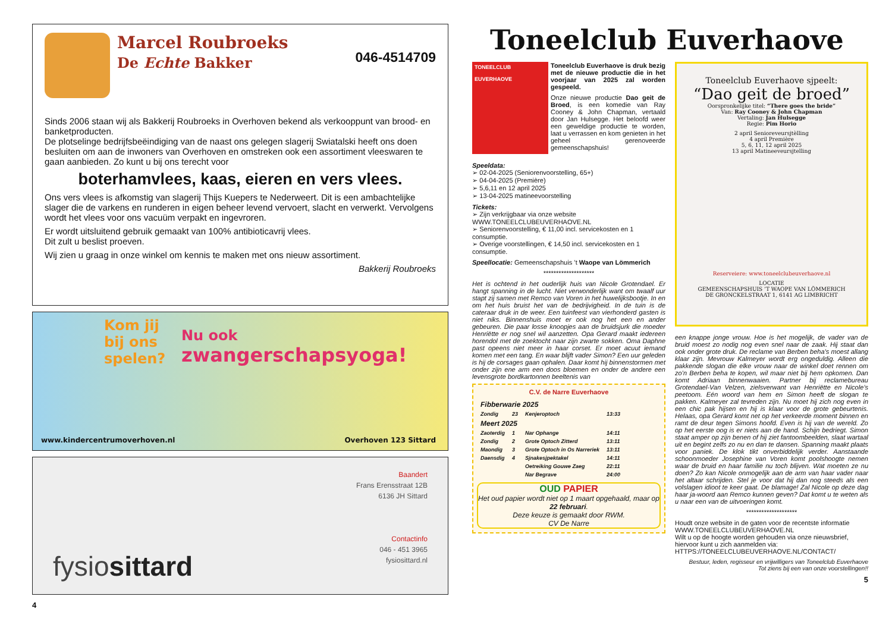Marcel Roubroeks
De Echte Bakker
046-4514709
Sinds 2006 staan wij als Bakkerij Roubroeks in Overhoven bekend als verkooppunt van brood- en banketproducten.
De plotselinge bedrijfsbeëindiging van de naast ons gelegen slagerij Swiatalski heeft ons doen besluiten om aan de inwoners van Overhoven en omstreken ook een assortiment vleeswaren te gaan aanbieden. Zo kunt u bij ons terecht voor
boterhamvlees, kaas, eieren en vers vlees.
Ons vers vlees is afkomstig van slagerij Thijs Kuepers te Nederweert. Dit is een ambachtelijke slager die de varkens en runderen in eigen beheer levend vervoert, slacht en verwerkt. Vervolgens wordt het vlees voor ons vacuüm verpakt en ingevroren.
Er wordt uitsluitend gebruik gemaakt van 100% antibioticavrij vlees.
Dit zult u beslist proeven.
Wij zien u graag in onze winkel om kennis te maken met ons nieuw assortiment.
Bakkerij Roubroeks
Kom jij
bij ons
spelen?
Nu ook
zwangerschapsyoga!
www.kindercentrumoverhoven.nl Overhoven 123 Sittard
fysiosittard
Baandert
Frans Erensstraat 12B
6136 JH Sittard
Contactinfo
046 - 451 3965
fysiosittard.nl
4
Toneelclub Euverhaove
TONEELCLUB
EUVERHAOVE
Toneelclub Euverhaove is druk bezig met de nieuwe productie die in het voorjaar van 2025 zal worden gespeeld.
Onze nieuwe productie Dao geit de Broed, is een komedie van Ray Cooney & John Chapman, vertaald door Jan Hulsegge. Het beloofd weer een geweldige productie te worden, laat u verrassen en kom genieten in het geheel gerenoveerde gemeenschapshuis!
Speeldata:
➢ 02-04-2025 (Seniorenvoorstelling, 65+)
➢ 04-04-2025 (Première)
➢ 5,6,11 en 12 april 2025
➢ 13-04-2025 matineevoorstelling
Tickets:
➢ Zijn verkrijgbaar via onze website
WWW.TONEELCLUBEUVERHAOVE.NL
➢ Seniorenvoorstelling, € 11,00 incl. servicekosten en 1 consumptie.
➢ Overige voorstellingen, € 14,50 incl. servicekosten en 1 consumptie.
Speellocatie: Gemeenschapshuis ’t Waope van Lömmerich
********************
Het is ochtend in het ouderlijk huis van Nicole Grotendael. Er hangt spanning in de lucht. Niet verwonderlijk want om twaalf uur stapt zij samen met Remco van Voren in het huwelijksbootje. In en om het huis bruist het van de bedrijvigheid. In de tuin is de cateraar druk in de weer. Een tuinfeest van vierhonderd gasten is niet niks. Binnenshuis moet er ook nog het een en ander gebeuren. Die paar losse knoopjes aan de bruidsjurk die moeder Henriëtte er nog snel wil aanzetten. Opa Gerard maakt iedereen horendol met de zoektocht naar zijn zwarte sokken. Oma Daphne past opeens niet meer in haar corset. Er moet acuut iemand komen met een tang. En waar blijft vader Simon? Een uur geleden is hij de corsages gaan ophalen. Daar komt hij binnenstormen met onder zijn ene arm een doos bloemen en onder de andere een levensgrote bordkartonnen beeltenis van
C.V. de Narre Euverhaove
| Fibberwarie 2025 | | | |
| Zondig | 23 | Kenjeroptoch | 13:33 |
| Meert 2025 | | | |
| Zaoterdig | 1 | Nar Ophange | 14:11 |
| Zondig | 2 | Grote Optoch Zitterd | 13:11 |
| Maondig | 3 | Grote Optoch in Os Narreriek | 13:11 |
| Daensdig | 4 | Sjnakesjpektakel | 14:11 |
| | | Oetreiking Gouwe Zaeg | 22:11 |
| | | Nar Begrave | 24:00 |
OUD PAPIER
Het oud papier wordt niet op 1 maart opgehaald, maar op 22 februari.
Deze keuze is gemaakt door RWM.
CV De Narre
Toneelclub Euverhaove sjpeelt:
“Dao geit de broed”
Oorspronkelijke titel: “There goes the bride”
Van: Ray Cooney & John Chapman
Vertaling: Jan Hulsegge
Regie: Pim Horio
2 april Senioreveursjtèlling
4 april Première
5, 6, 11, 12 april 2025
13 april Matineeveursjtelling
Reserveiere: www.toneelclubeuverhaove.nl
LOCATIE
GEMEENSCHAPSHUIS ’T WAOPE VAN LÖMMERICH
DE GRONCKELSTRAAT 1, 6141 AG LIMBRICHT
een knappe jonge vrouw. Hoe is het mogelijk, de vader van de bruid moest zo nodig nog even snel naar de zaak. Hij staat dan ook onder grote druk. De reclame van Berben beha’s moest allang klaar zijn. Mevrouw Kalmeyer wordt erg ongeduldig. Alleen die pakkende slogan die elke vrouw naar de winkel doet rennen om zo’n Berben beha te kopen, wil maar niet bij hem opkomen. Dan komt Adriaan binnenwaaien. Partner bij reclamebureau Grotendael-Van Velzen, zielsverwant van Henriëtte en Nicole’s peetoom. Eén woord van hem en Simon heeft de slogan te pakken. Kalmeyer zal tevreden zijn. Nu moet hij zich nog even in een chic pak hijsen en hij is klaar voor de grote gebeurtenis. Helaas, opa Gerard komt net op het verkeerde moment binnen en ramt de deur tegen Simons hoofd. Even is hij van de wereld. Zo op het eerste oog is er niets aan de hand. Schijn bedriegt. Simon staat amper op zijn benen of hij ziet fantoombeelden, slaat wartaal uit en begint zelfs zo nu en dan te dansen. Spanning maakt plaats voor paniek. De klok tikt onverbiddelijk verder. Aanstaande schoonmoeder Josephine van Voren komt poolshoogte nemen waar de bruid en haar familie nu toch blijven. Wat moeten ze nu doen? Zo kan Nicole onmogelijk aan de arm van haar vader naar het altaar schrijden. Stel je voor dat hij dan nog steeds als een volslagen idioot te keer gaat. De blamage! Zal Nicole op deze dag haar ja-woord aan Remco kunnen geven? Dat komt u te weten als u naar een van de uitvoeringen komt.
********************
Houdt onze website in de gaten voor de recentste informatie
WWW.TONEELCLUBEUVERHAOVE.NL
Wilt u op de hoogte worden gehouden via onze nieuwsbrief, hiervoor kunt u zich aanmelden via:
HTTPS://TONEELCLUBEUVERHAOVE.NL/CONTACT/
Bestuur, leden, regisseur en vrijwilligers van Toneelclub Euverhaove
Tot ziens bij een van onze voorstellingen!!
5